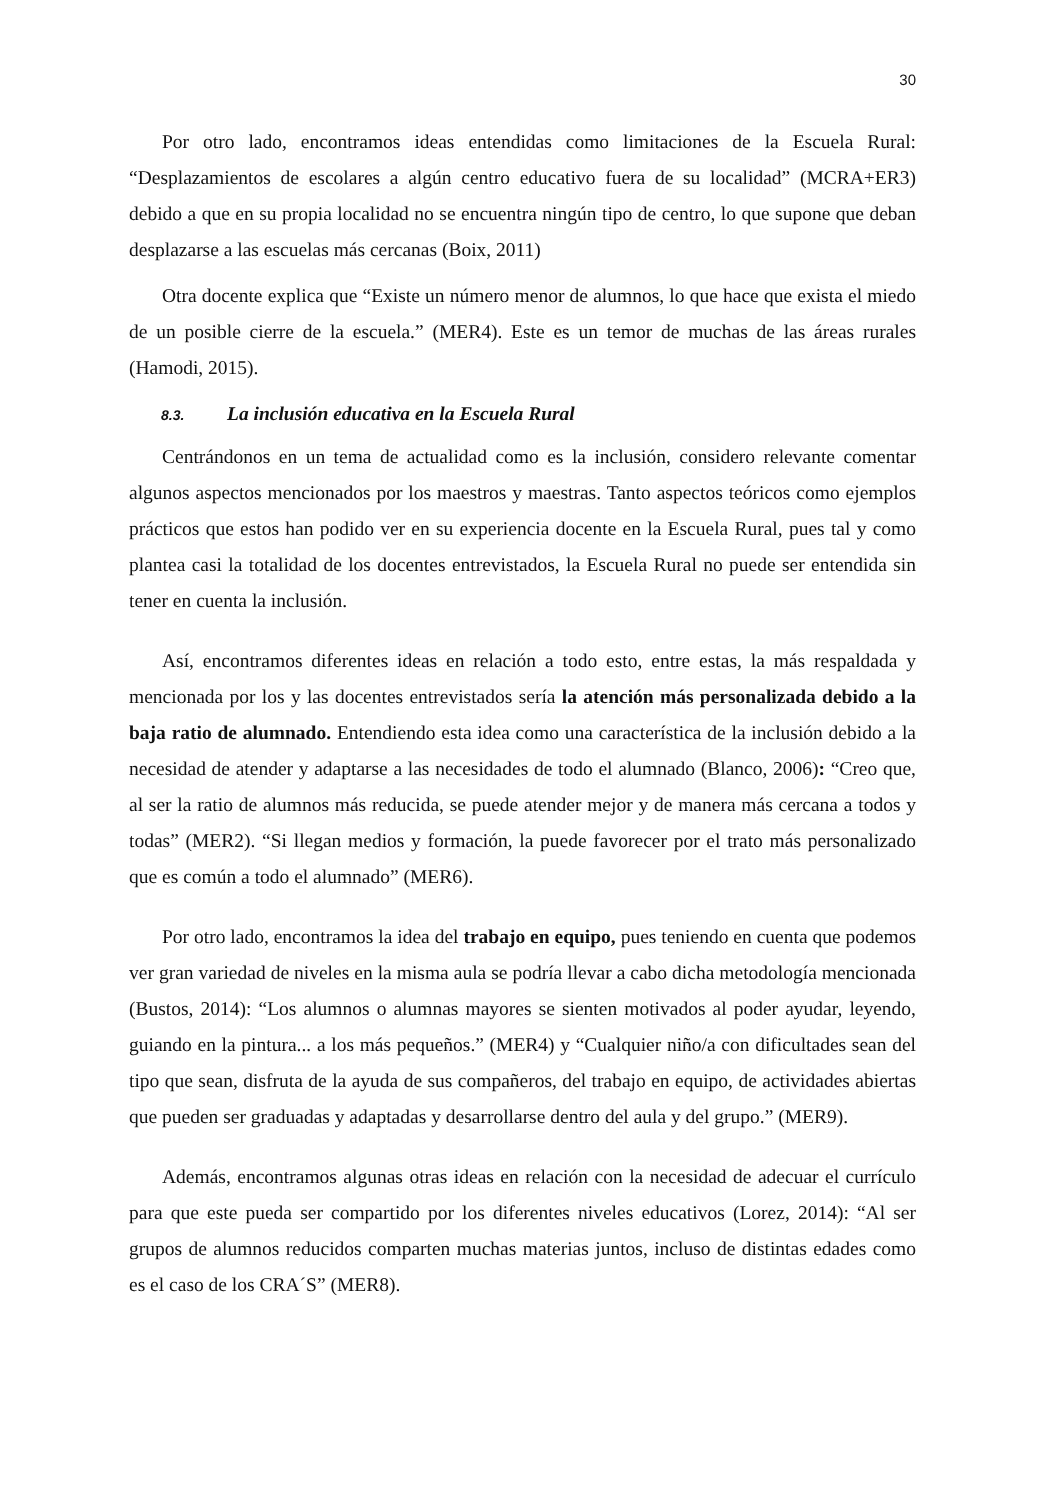30
Por otro lado, encontramos ideas entendidas como limitaciones de la Escuela Rural: “Desplazamientos de escolares a algún centro educativo fuera de su localidad” (MCRA+ER3) debido a que en su propia localidad no se encuentra ningún tipo de centro, lo que supone que deban desplazarse a las escuelas más cercanas (Boix, 2011)
Otra docente explica que “Existe un número menor de alumnos, lo que hace que exista el miedo de un posible cierre de la escuela.” (MER4). Este es un temor de muchas de las áreas rurales (Hamodi, 2015).
8.3. La inclusión educativa en la Escuela Rural
Centrándonos en un tema de actualidad como es la inclusión, considero relevante comentar algunos aspectos mencionados por los maestros y maestras. Tanto aspectos teóricos como ejemplos prácticos que estos han podido ver en su experiencia docente en la Escuela Rural, pues tal y como plantea casi la totalidad de los docentes entrevistados, la Escuela Rural no puede ser entendida sin tener en cuenta la inclusión.
Así, encontramos diferentes ideas en relación a todo esto, entre estas, la más respaldada y mencionada por los y las docentes entrevistados sería la atención más personalizada debido a la baja ratio de alumnado. Entendiendo esta idea como una característica de la inclusión debido a la necesidad de atender y adaptarse a las necesidades de todo el alumnado (Blanco, 2006): “Creo que, al ser la ratio de alumnos más reducida, se puede atender mejor y de manera más cercana a todos y todas” (MER2). “Si llegan medios y formación, la puede favorecer por el trato más personalizado que es común a todo el alumnado” (MER6).
Por otro lado, encontramos la idea del trabajo en equipo, pues teniendo en cuenta que podemos ver gran variedad de niveles en la misma aula se podría llevar a cabo dicha metodología mencionada (Bustos, 2014): “Los alumnos o alumnas mayores se sienten motivados al poder ayudar, leyendo, guiando en la pintura... a los más pequeños.” (MER4) y “Cualquier niño/a con dificultades sean del tipo que sean, disfruta de la ayuda de sus compañeros, del trabajo en equipo, de actividades abiertas que pueden ser graduadas y adaptadas y desarrollarse dentro del aula y del grupo.” (MER9).
Además, encontramos algunas otras ideas en relación con la necesidad de adecuar el currículo para que este pueda ser compartido por los diferentes niveles educativos (Lorez, 2014): “Al ser grupos de alumnos reducidos comparten muchas materias juntos, incluso de distintas edades como es el caso de los CRA´S” (MER8).